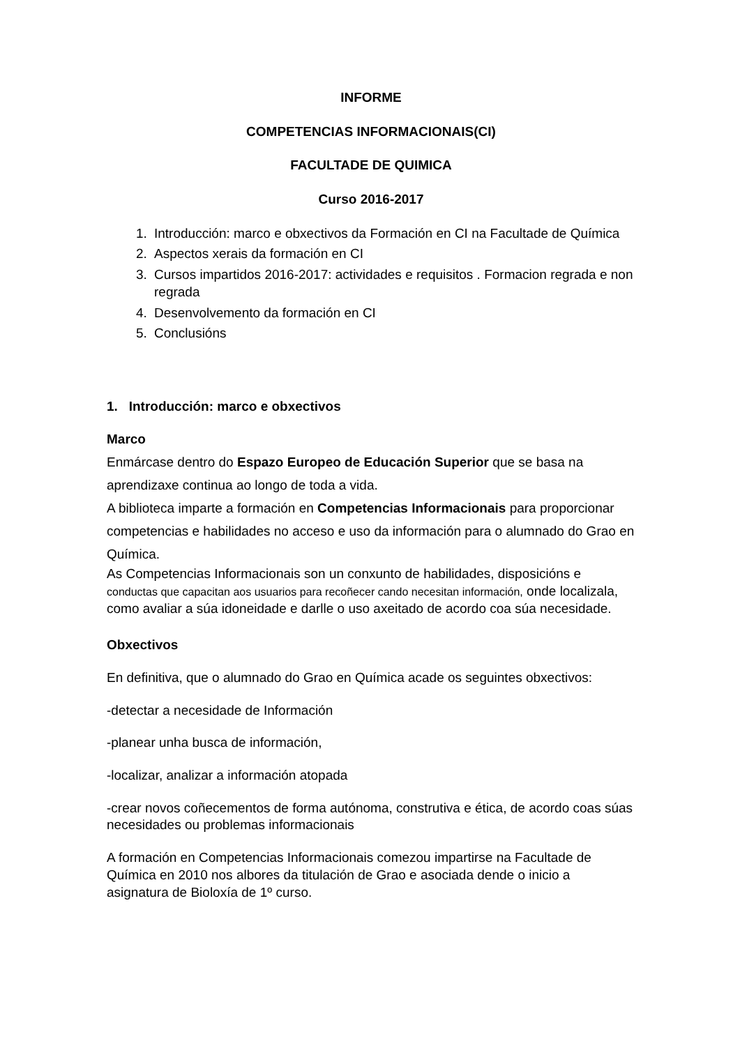INFORME
COMPETENCIAS INFORMACIONAIS(CI)
FACULTADE DE QUIMICA
Curso 2016-2017
1. Introducción: marco e obxectivos da Formación en CI na Facultade de Química
2. Aspectos xerais da formación en CI
3. Cursos impartidos 2016-2017: actividades e requisitos . Formacion regrada e non regrada
4. Desenvolvemento da formación en CI
5. Conclusións
1. Introducción: marco e obxectivos
Marco
Enmárcase dentro do Espazo Europeo de Educación Superior que se basa na aprendizaxe continua ao longo de toda a vida.
A biblioteca imparte a formación en Competencias Informacionais para proporcionar competencias e habilidades no acceso e uso da información para o alumnado do Grao en Química.
As Competencias Informacionais son un conxunto de habilidades, disposicións e conductas que capacitan aos usuarios para recoñecer cando necesitan información, onde localizala, como avaliar a súa idoneidade e darlle o uso axeitado de acordo coa súa necesidade.
Obxectivos
En definitiva, que o alumnado do Grao en Química acade os seguintes obxectivos:
-detectar a necesidade de Información
-planear unha busca de información,
-localizar, analizar a información atopada
-crear novos coñecementos de forma autónoma, construtiva e ética, de acordo coas súas necesidades ou problemas informacionais
A formación en Competencias Informacionais comezou impartirse na Facultade de Química en 2010 nos albores da titulación de Grao e asociada dende o inicio a asignatura de Bioloxía de 1º curso.